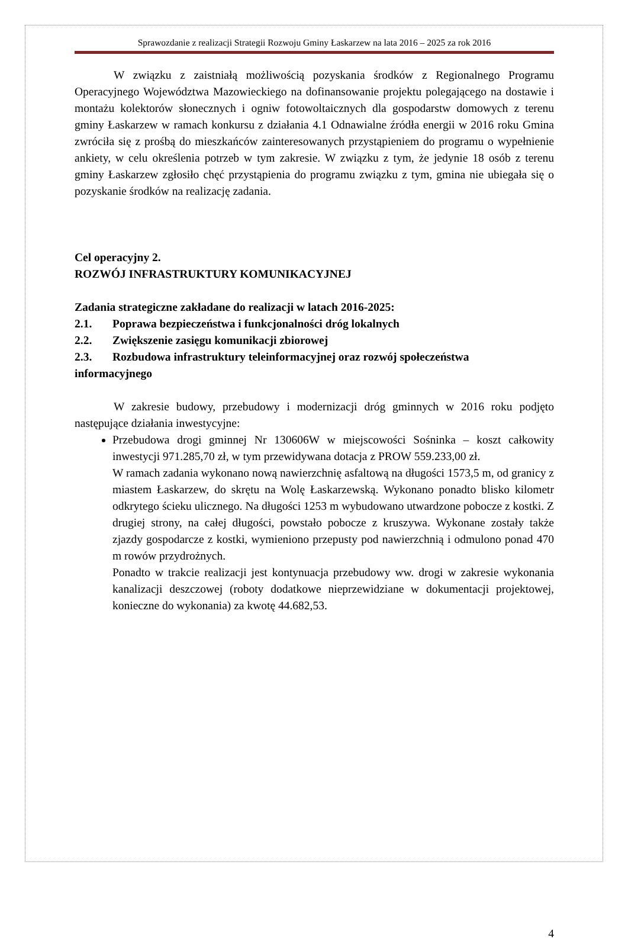Sprawozdanie z realizacji Strategii Rozwoju Gminy Łaskarzew na lata 2016 – 2025 za rok 2016
W związku z zaistniałą możliwością pozyskania środków z Regionalnego Programu Operacyjnego Województwa Mazowieckiego na dofinansowanie projektu polegającego na dostawie i montażu kolektorów słonecznych i ogniw fotowoltaicznych dla gospodarstw domowych z terenu gminy Łaskarzew w ramach konkursu z działania 4.1 Odnawialne źródła energii w 2016 roku Gmina zwróciła się z prośbą do mieszkańców zainteresowanych przystąpieniem do programu o wypełnienie ankiety, w celu określenia potrzeb w tym zakresie. W związku z tym, że jedynie 18 osób z terenu gminy Łaskarzew zgłosiło chęć przystąpienia do programu związku z tym, gmina nie ubiegała się o pozyskanie środków na realizację zadania.
Cel operacyjny 2.
ROZWÓJ INFRASTRUKTURY KOMUNIKACYJNEJ
Zadania strategiczne zakładane do realizacji w latach 2016-2025:
2.1. Poprawa bezpieczeństwa i funkcjonalności dróg lokalnych
2.2. Zwiększenie zasięgu komunikacji zbiorowej
2.3. Rozbudowa infrastruktury teleinformacyjnej oraz rozwój społeczeństwa
informacyjnego
W zakresie budowy, przebudowy i modernizacji dróg gminnych w 2016 roku podjęto następujące działania inwestycyjne:
Przebudowa drogi gminnej Nr 130606W w miejscowości Sośninka – koszt całkowity inwestycji 971.285,70 zł, w tym przewidywana dotacja z PROW 559.233,00 zł.
W ramach zadania wykonano nową nawierzchnię asfaltową na długości 1573,5 m, od granicy z miastem Łaskarzew, do skrętu na Wolę Łaskarzewską. Wykonano ponadto blisko kilometr odkrytego ścieku ulicznego. Na długości 1253 m wybudowano utwardzone pobocze z kostki. Z drugiej strony, na całej długości, powstało pobocze z kruszywa. Wykonane zostały także zjazdy gospodarcze z kostki, wymieniono przepusty pod nawierzchnią i odmulono ponad 470 m rowów przydrożnych.
Ponadto w trakcie realizacji jest kontynuacja przebudowy ww. drogi w zakresie wykonania kanalizacji deszczowej (roboty dodatkowe nieprzewidziane w dokumentacji projektowej, konieczne do wykonania) za kwotę 44.682,53.
4